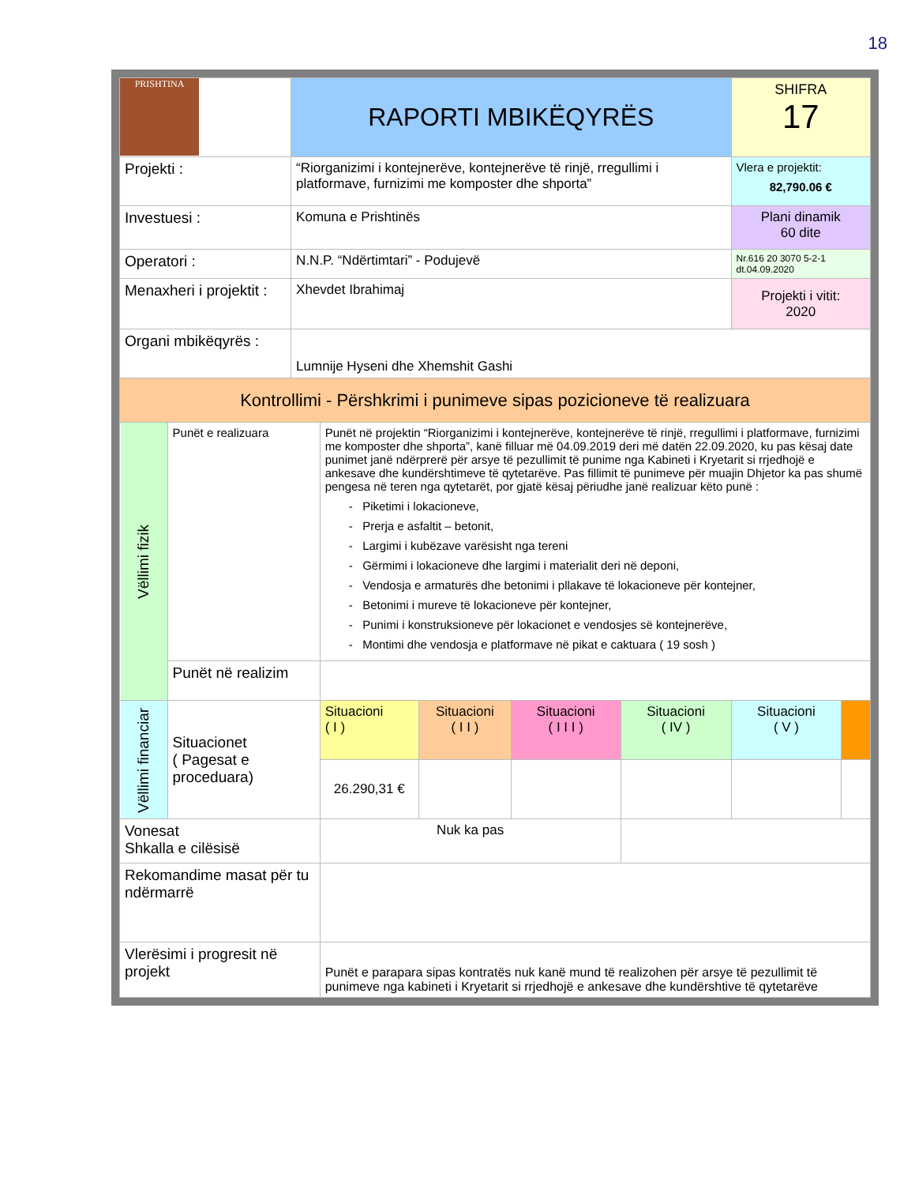18
| PRISHTINA | | RAPORTI MBIKËQYRËS | | | | | SHIFRA 17 | |
| Projekti : | | “Riorganizimi i kontejnerëve, kontejnerëve të rinjë, rregullimi i platformave, furnizimi me komposter dhe shporta” | | | | | Vlera e projektit: 82,790.06 € | |
| Investuesi : | | Komuna e Prishtinës | | | | | Plani dinamik 60 dite | |
| Operatori : | | N.N.P. “Ndërtimtari” - Podujevë | | | | | Nr.616 20 3070 5-2-1 dt.04.09.2020 | |
| Menaxheri i projektit : | | Xhevdet Ibrahimaj | | | | | Projekti i vitit: 2020 | |
| Organi mbikëqyrës : | | Lumnije Hyseni dhe Xhemshit Gashi | | | | | | |
| Kontrollimi - Përshkrimi i punimeve sipas pozicioneve të realizuara | | | | | | | | |
| Vëllimi fizik | Punët e realizuara | | Punët në projektin “Riorganizimi i kontejnerëve, kontejnerëve të rinjë, rregullimi i platformave, furnizimi me komposter dhe shporta”, kanë filluar më 04.09.2019 deri më datën 22.09.2020, ku pas kësaj date punimet janë ndërprerë për arsye të pezullimit të punime nga Kabineti i Kryetarit si rrjedhojë e ankesave dhe kundërshtimeve të qytetarëve. Pas fillimit të punimeve për muajin Dhjetor ka pas shumë pengesa në teren nga qytetarët, por gjatë kësaj përiudhe janë realizuar këto punë : - Piketimi i lokacioneve, - Prerja e asfaltit – betonit, - Largimi i kubëzave varësisht nga tereni - Gërmimi i lokacioneve dhe largimi i materialit deri në deponi, - Vendosja e armaturës dhe betonimi i pllakave të lokacioneve për kontejner, - Betonimi i mureve të lokacioneve për kontejner, - Punimi i konstruksioneve për lokacionet e vendosjes së kontejnerëve, - Montimi dhe vendosja e platformave në pikat e caktuara ( 19 sosh ) | | | | | |
| | Punët në realizim | | | | | | | |
| Vëllimi financiar | Situacionet ( Pagesat e proceduara) | | Situacioni ( I ) | Situacioni ( I I ) | Situacioni ( I I I ) | Situacioni ( IV ) | Situacioni ( V ) | |
| | | | 26.290,31 € | | | | | |
| Vonesat Shkalla e cilësisë | | | Nuk ka pas | | | | | |
| Rekomandime masat për tu ndërmarrë | | | | | | | | |
| Vlerësimi i progresit në projekt | | | Punët e parapara sipas kontratës nuk kanë mund të realizohen për arsye të pezullimit të punimeve nga kabineti i Kryetarit si rrjedhojë e ankesave dhe kundërshtive të qytetarëve | | | | | |